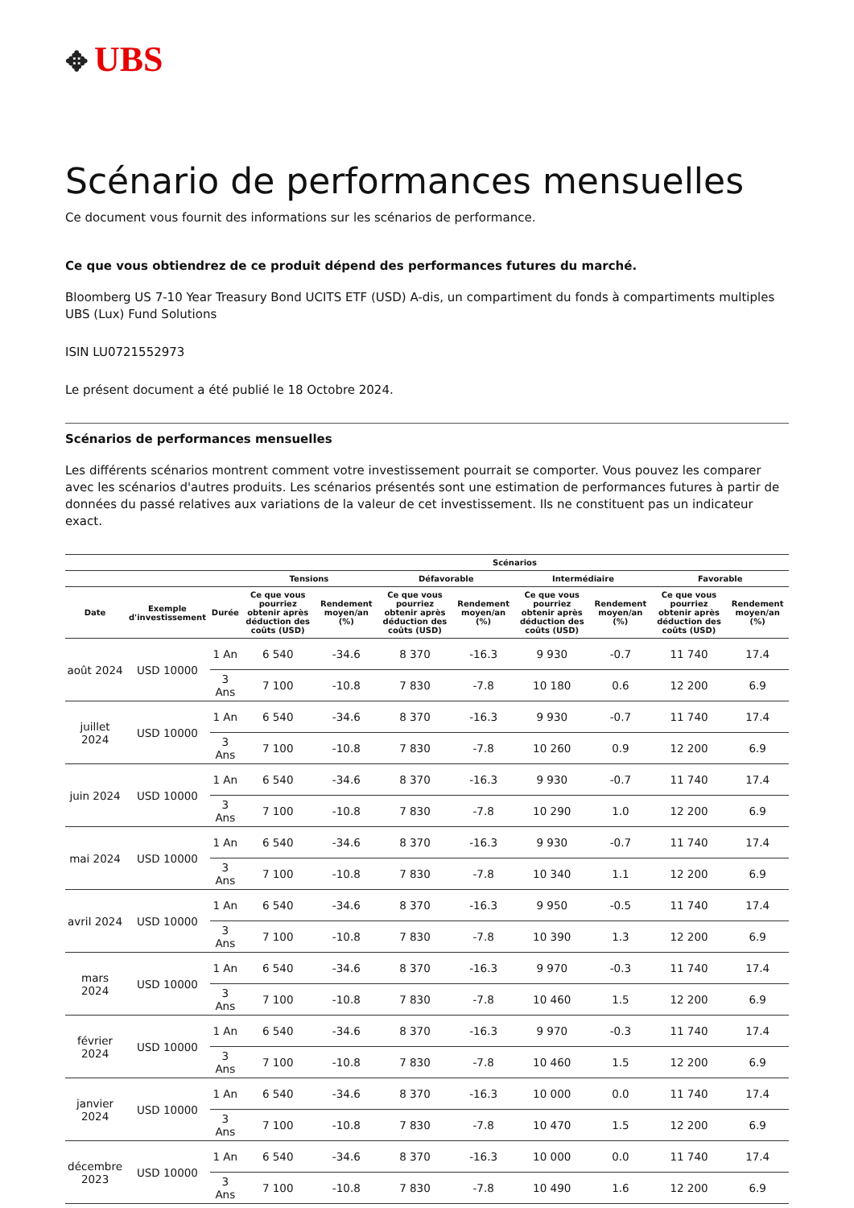✥ UBS
Scénario de performances mensuelles
Ce document vous fournit des informations sur les scénarios de performance.
Ce que vous obtiendrez de ce produit dépend des performances futures du marché.
Bloomberg US 7-10 Year Treasury Bond UCITS ETF (USD) A-dis, un compartiment du fonds à compartiments multiples UBS (Lux) Fund Solutions
ISIN LU0721552973
Le présent document a été publié le 18 Octobre 2024.
Scénarios de performances mensuelles
Les différents scénarios montrent comment votre investissement pourrait se comporter. Vous pouvez les comparer avec les scénarios d'autres produits. Les scénarios présentés sont une estimation de performances futures à partir de données du passé relatives aux variations de la valeur de cet investissement. Ils ne constituent pas un indicateur exact.
| | | | Scénarios | | | | | | | |
| --- | --- | --- | --- | --- | --- | --- | --- | --- | --- | --- |
| | | | Tensions | | Défavorable | | Intermédiaire | | Favorable | |
| Date | Exemple d'investissement | Durée | Ce que vous pourriez obtenir après déduction des coûts (USD) | Rendement moyen/an (%) | Ce que vous pourriez obtenir après déduction des coûts (USD) | Rendement moyen/an (%) | Ce que vous pourriez obtenir après déduction des coûts (USD) | Rendement moyen/an (%) | Ce que vous pourriez obtenir après déduction des coûts (USD) | Rendement moyen/an (%) |
| août 2024 | USD 10000 | 1 An | 6 540 | -34.6 | 8 370 | -16.3 | 9 930 | -0.7 | 11 740 | 17.4 |
| | | 3 Ans | 7 100 | -10.8 | 7 830 | -7.8 | 10 180 | 0.6 | 12 200 | 6.9 |
| juillet 2024 | USD 10000 | 1 An | 6 540 | -34.6 | 8 370 | -16.3 | 9 930 | -0.7 | 11 740 | 17.4 |
| | | 3 Ans | 7 100 | -10.8 | 7 830 | -7.8 | 10 260 | 0.9 | 12 200 | 6.9 |
| juin 2024 | USD 10000 | 1 An | 6 540 | -34.6 | 8 370 | -16.3 | 9 930 | -0.7 | 11 740 | 17.4 |
| | | 3 Ans | 7 100 | -10.8 | 7 830 | -7.8 | 10 290 | 1.0 | 12 200 | 6.9 |
| mai 2024 | USD 10000 | 1 An | 6 540 | -34.6 | 8 370 | -16.3 | 9 930 | -0.7 | 11 740 | 17.4 |
| | | 3 Ans | 7 100 | -10.8 | 7 830 | -7.8 | 10 340 | 1.1 | 12 200 | 6.9 |
| avril 2024 | USD 10000 | 1 An | 6 540 | -34.6 | 8 370 | -16.3 | 9 950 | -0.5 | 11 740 | 17.4 |
| | | 3 Ans | 7 100 | -10.8 | 7 830 | -7.8 | 10 390 | 1.3 | 12 200 | 6.9 |
| mars 2024 | USD 10000 | 1 An | 6 540 | -34.6 | 8 370 | -16.3 | 9 970 | -0.3 | 11 740 | 17.4 |
| | | 3 Ans | 7 100 | -10.8 | 7 830 | -7.8 | 10 460 | 1.5 | 12 200 | 6.9 |
| février 2024 | USD 10000 | 1 An | 6 540 | -34.6 | 8 370 | -16.3 | 9 970 | -0.3 | 11 740 | 17.4 |
| | | 3 Ans | 7 100 | -10.8 | 7 830 | -7.8 | 10 460 | 1.5 | 12 200 | 6.9 |
| janvier 2024 | USD 10000 | 1 An | 6 540 | -34.6 | 8 370 | -16.3 | 10 000 | 0.0 | 11 740 | 17.4 |
| | | 3 Ans | 7 100 | -10.8 | 7 830 | -7.8 | 10 470 | 1.5 | 12 200 | 6.9 |
| décembre 2023 | USD 10000 | 1 An | 6 540 | -34.6 | 8 370 | -16.3 | 10 000 | 0.0 | 11 740 | 17.4 |
| | | 3 Ans | 7 100 | -10.8 | 7 830 | -7.8 | 10 490 | 1.6 | 12 200 | 6.9 |